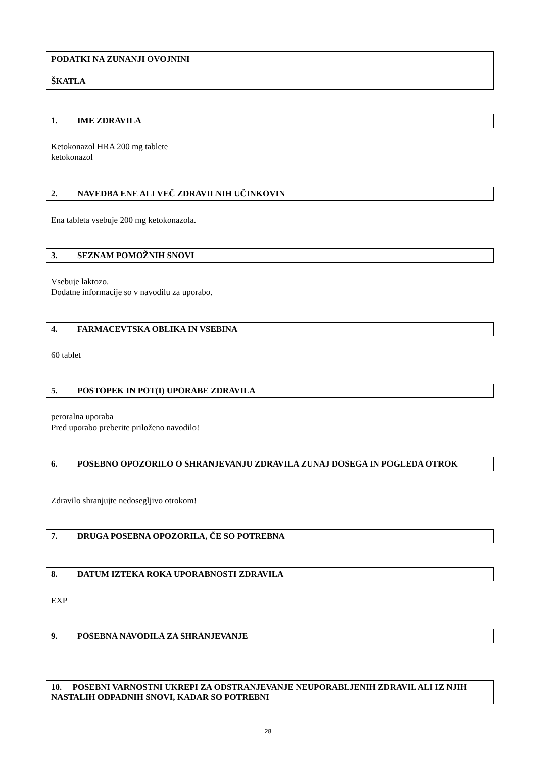PODATKI NA ZUNANJI OVOJNINI
ŠKATLA
1. IME ZDRAVILA
Ketokonazol HRA 200 mg tablete
ketokonazol
2. NAVEDBA ENE ALI VEČ ZDRAVILNIH UČINKOVIN
Ena tableta vsebuje 200 mg ketokonazola.
3. SEZNAM POMOŽNIH SNOVI
Vsebuje laktozo.
Dodatne informacije so v navodilu za uporabo.
4. FARMACEVTSKA OBLIKA IN VSEBINA
60 tablet
5. POSTOPEK IN POT(I) UPORABE ZDRAVILA
peroralna uporaba
Pred uporabo preberite priloženo navodilo!
6. POSEBNO OPOZORILO O SHRANJEVANJU ZDRAVILA ZUNAJ DOSEGA IN POGLEDA OTROK
Zdravilo shranjujte nedosegljivo otrokom!
7. DRUGA POSEBNA OPOZORILA, ČE SO POTREBNA
8. DATUM IZTEKA ROKA UPORABNOSTI ZDRAVILA
EXP
9. POSEBNA NAVODILA ZA SHRANJEVANJE
10. POSEBNI VARNOSTNI UKREPI ZA ODSTRANJEVANJE NEUPORABLJENIH ZDRAVIL ALI IZ NJIH NASTALIH ODPADNIH SNOVI, KADAR SO POTREBNI
28